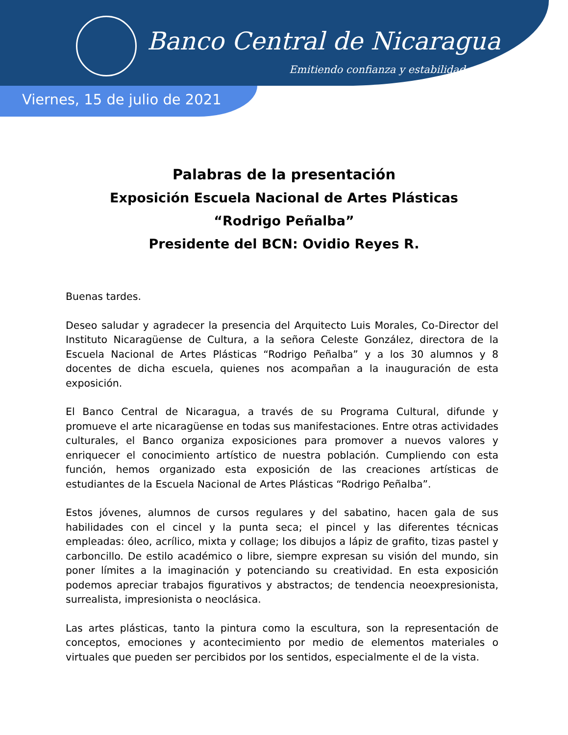Banco Central de Nicaragua
Emitiendo confianza y estabilidad
Viernes, 15 de julio de 2021
Palabras de la presentación
Exposición Escuela Nacional de Artes Plásticas
“Rodrigo Peñalba”
Presidente del BCN: Ovidio Reyes R.
Buenas tardes.
Deseo saludar y agradecer la presencia del Arquitecto Luis Morales, Co-Director del Instituto Nicaragüense de Cultura, a la señora Celeste González, directora de la Escuela Nacional de Artes Plásticas “Rodrigo Peñalba” y a los 30 alumnos y 8 docentes de dicha escuela, quienes nos acompañan a la inauguración de esta exposición.
El Banco Central de Nicaragua, a través de su Programa Cultural, difunde y promueve el arte nicaragüense en todas sus manifestaciones. Entre otras actividades culturales, el Banco organiza exposiciones para promover a nuevos valores y enriquecer el conocimiento artístico de nuestra población. Cumpliendo con esta función, hemos organizado esta exposición de las creaciones artísticas de estudiantes de la Escuela Nacional de Artes Plásticas “Rodrigo Peñalba”.
Estos jóvenes, alumnos de cursos regulares y del sabatino, hacen gala de sus habilidades con el cincel y la punta seca; el pincel y las diferentes técnicas empleadas: óleo, acrílico, mixta y collage; los dibujos a lápiz de grafito, tizas pastel y carboncillo. De estilo académico o libre, siempre expresan su visión del mundo, sin poner límites a la imaginación y potenciando su creatividad. En esta exposición podemos apreciar trabajos figurativos y abstractos; de tendencia neoexpresionista, surrealista, impresionista o neoclásica.
Las artes plásticas, tanto la pintura como la escultura, son la representación de conceptos, emociones y acontecimiento por medio de elementos materiales o virtuales que pueden ser percibidos por los sentidos, especialmente el de la vista.